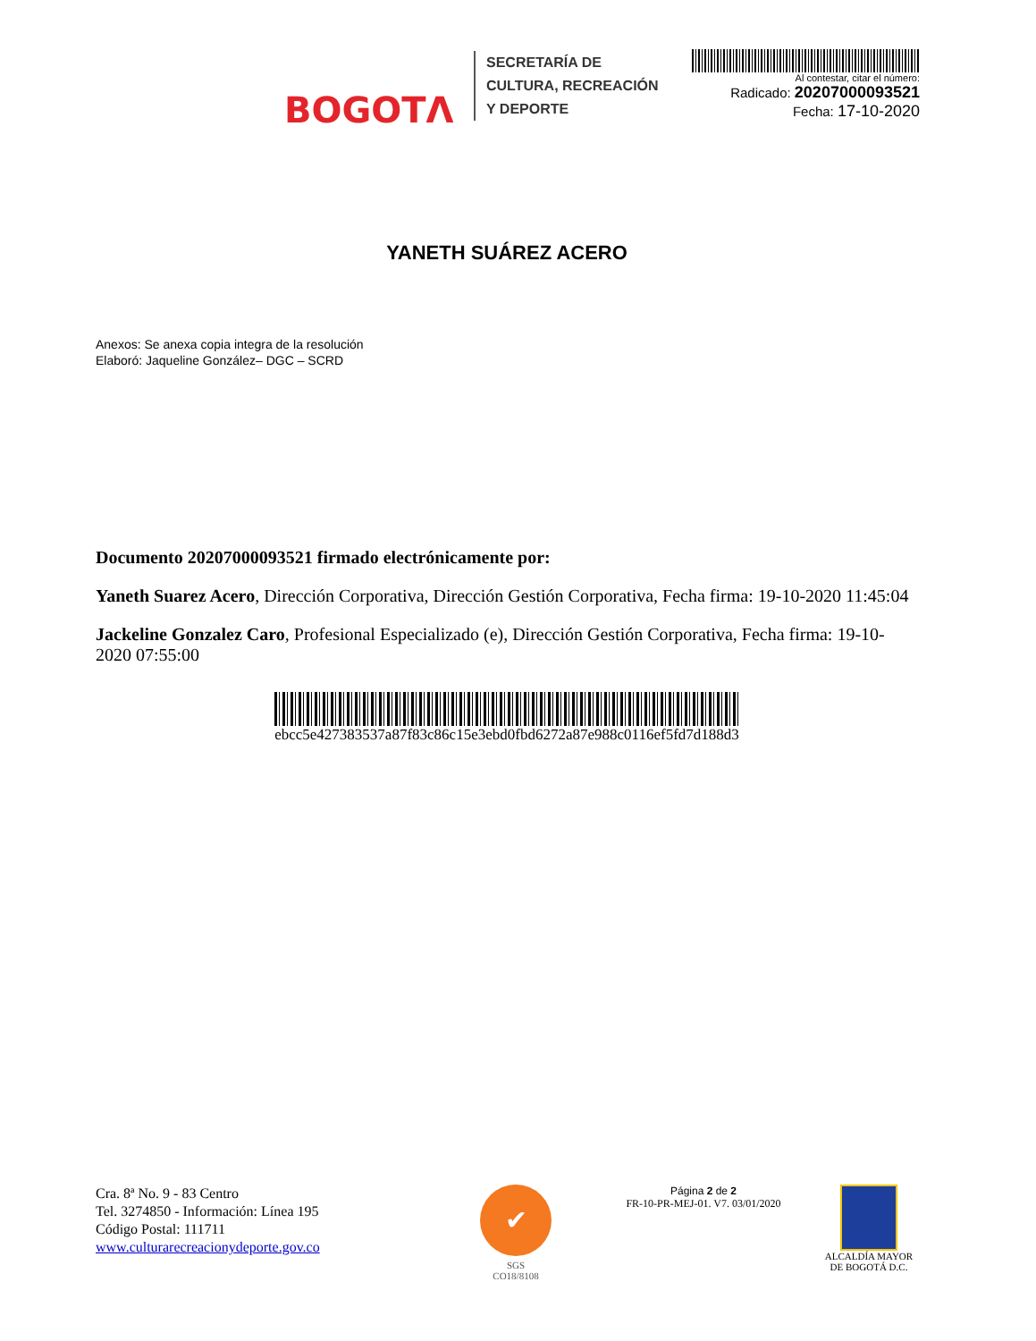BOGOTΛ
SECRETARÍA DE
CULTURA, RECREACIÓN
Y DEPORTE
Al contestar, citar el número:
Radicado: 20207000093521
Fecha: 17-10-2020
YANETH SUÁREZ ACERO
Anexos: Se anexa copia integra de la resolución
Elaboró: Jaqueline González– DGC – SCRD
Documento 20207000093521 firmado electrónicamente por:
Yaneth Suarez Acero, Dirección Corporativa, Dirección Gestión Corporativa, Fecha firma: 19-10-2020 11:45:04
Jackeline Gonzalez Caro, Profesional Especializado (e), Dirección Gestión Corporativa, Fecha firma: 19-10-2020 07:55:00
ebcc5e427383537a87f83c86c15e3ebd0fbd6272a87e988c0116ef5fd7d188d3
Cra. 8ª No. 9 - 83 Centro
Tel. 3274850 - Información: Línea 195
Código Postal: 111711
www.culturarecreacionydeporte.gov.co
✔
SGS
CO18/8108
Página 2 de 2
FR-10-PR-MEJ-01. V7. 03/01/2020
ALCALDÍA MAYOR
DE BOGOTÁ D.C.